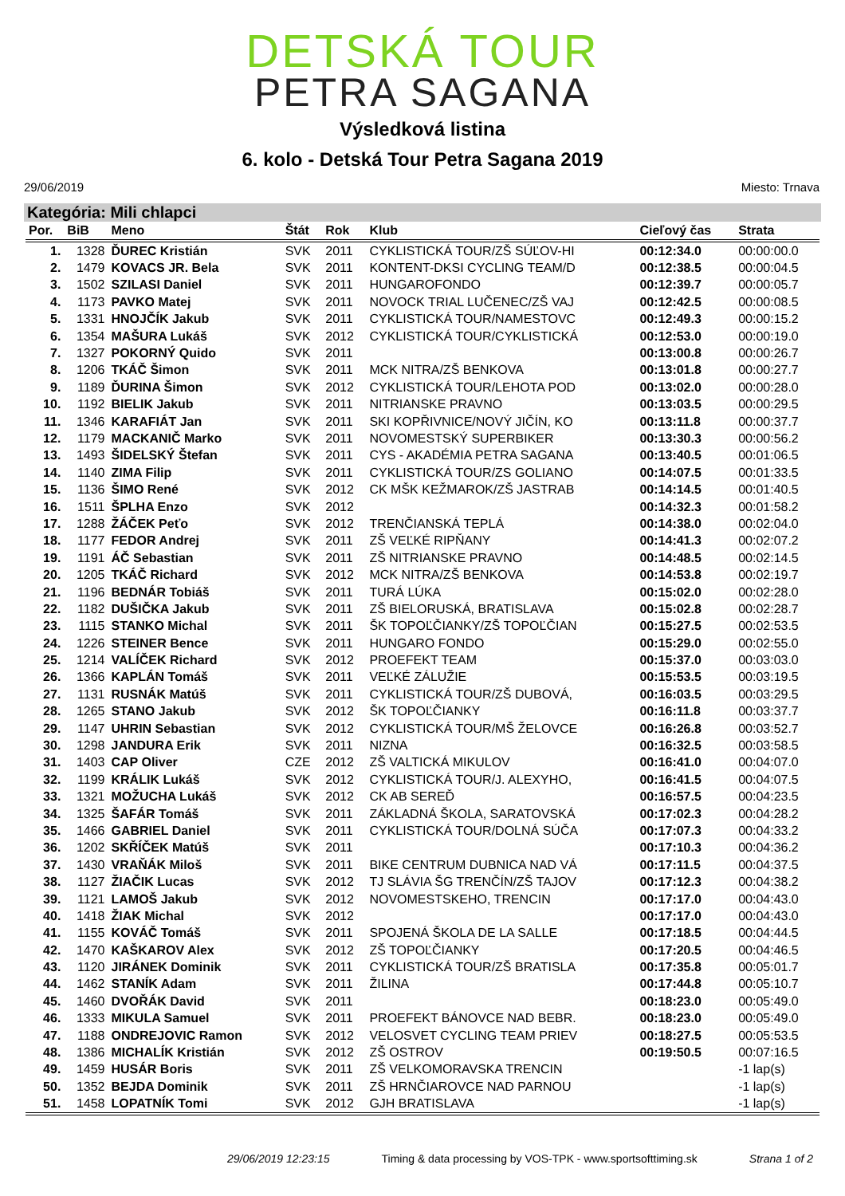DETSKÁ TOUR
PETRA SAGANA
Výsledková listina
6. kolo - Detská Tour Petra Sagana 2019
29/06/2019 Miesto: Trnava
Kategória: Mili chlapci
| Por. | BiB | Meno | Štát | Rok | Klub | Cieľový čas | Strata |
| --- | --- | --- | --- | --- | --- | --- | --- |
| 1. | 1328 | ĎUREC Kristián | SVK | 2011 | CYKLISTICKÁ TOUR/ZŠ SÚĽOV-HI | 00:12:34.0 | 00:00:00.0 |
| 2. | 1479 | KOVACS JR. Bela | SVK | 2011 | KONTENT-DKSI CYCLING TEAM/D | 00:12:38.5 | 00:00:04.5 |
| 3. | 1502 | SZILASI Daniel | SVK | 2011 | HUNGAROFONDO | 00:12:39.7 | 00:00:05.7 |
| 4. | 1173 | PAVKO Matej | SVK | 2011 | NOVOCK TRIAL LUČENEC/ZŠ VAJ | 00:12:42.5 | 00:00:08.5 |
| 5. | 1331 | HNOJČÍK Jakub | SVK | 2011 | CYKLISTICKÁ TOUR/NAMESTOVC | 00:12:49.3 | 00:00:15.2 |
| 6. | 1354 | MAŠURA Lukáš | SVK | 2012 | CYKLISTICKÁ TOUR/CYKLISTICKÁ | 00:12:53.0 | 00:00:19.0 |
| 7. | 1327 | POKORNÝ Quido | SVK | 2011 | | 00:13:00.8 | 00:00:26.7 |
| 8. | 1206 | TKÁČ Šimon | SVK | 2011 | MCK NITRA/ZŠ BENKOVA | 00:13:01.8 | 00:00:27.7 |
| 9. | 1189 | ĎURINA Šimon | SVK | 2012 | CYKLISTICKÁ TOUR/LEHOTA POD | 00:13:02.0 | 00:00:28.0 |
| 10. | 1192 | BIELIK Jakub | SVK | 2011 | NITRIANSKE PRAVNO | 00:13:03.5 | 00:00:29.5 |
| 11. | 1346 | KARAFIÁT Jan | SVK | 2011 | SKI KOPŘIVNICE/NOVÝ JIČÍN, KO | 00:13:11.8 | 00:00:37.7 |
| 12. | 1179 | MACKANIČ Marko | SVK | 2011 | NOVOMESTSKÝ SUPERBIKER | 00:13:30.3 | 00:00:56.2 |
| 13. | 1493 | ŠIDELSKÝ Štefan | SVK | 2011 | CYS - AKADÉMIA PETRA SAGANA | 00:13:40.5 | 00:01:06.5 |
| 14. | 1140 | ZIMA Filip | SVK | 2011 | CYKLISTICKÁ TOUR/ZS GOLIANO | 00:14:07.5 | 00:01:33.5 |
| 15. | 1136 | ŠIMO René | SVK | 2012 | CK MŠK KEŽMAROK/ZŠ JASTRAB | 00:14:14.5 | 00:01:40.5 |
| 16. | 1511 | ŠPLHA Enzo | SVK | 2012 | | 00:14:32.3 | 00:01:58.2 |
| 17. | 1288 | ŽÁČEK Peťo | SVK | 2012 | TRENČIANSKÁ TEPLÁ | 00:14:38.0 | 00:02:04.0 |
| 18. | 1177 | FEDOR Andrej | SVK | 2011 | ZŠ VEĽKÉ RIPŇANY | 00:14:41.3 | 00:02:07.2 |
| 19. | 1191 | ÁČ Sebastian | SVK | 2011 | ZŠ NITRIANSKE PRAVNO | 00:14:48.5 | 00:02:14.5 |
| 20. | 1205 | TKÁČ Richard | SVK | 2012 | MCK NITRA/ZŠ BENKOVA | 00:14:53.8 | 00:02:19.7 |
| 21. | 1196 | BEDNÁR Tobiáš | SVK | 2011 | TURÁ LÚKA | 00:15:02.0 | 00:02:28.0 |
| 22. | 1182 | DUŠIČKA Jakub | SVK | 2011 | ZŠ BIELORUSKÁ, BRATISLAVA | 00:15:02.8 | 00:02:28.7 |
| 23. | 1115 | STANKO Michal | SVK | 2011 | ŠK TOPOĽČIANKY/ZŠ TOPOĽČIAN | 00:15:27.5 | 00:02:53.5 |
| 24. | 1226 | STEINER Bence | SVK | 2011 | HUNGARO FONDO | 00:15:29.0 | 00:02:55.0 |
| 25. | 1214 | VALÍČEK Richard | SVK | 2012 | PROEFEKT TEAM | 00:15:37.0 | 00:03:03.0 |
| 26. | 1366 | KAPLÁN Tomáš | SVK | 2011 | VEĽKÉ ZÁLUŽIE | 00:15:53.5 | 00:03:19.5 |
| 27. | 1131 | RUSNÁK Matúš | SVK | 2011 | CYKLISTICKÁ TOUR/ZŠ DUBOVÁ, | 00:16:03.5 | 00:03:29.5 |
| 28. | 1265 | STANO Jakub | SVK | 2012 | ŠK TOPOĽČIANKY | 00:16:11.8 | 00:03:37.7 |
| 29. | 1147 | UHRIN Sebastian | SVK | 2012 | CYKLISTICKÁ TOUR/MŠ ŽELOVCE | 00:16:26.8 | 00:03:52.7 |
| 30. | 1298 | JANDURA Erik | SVK | 2011 | NIZNA | 00:16:32.5 | 00:03:58.5 |
| 31. | 1403 | CAP Oliver | CZE | 2012 | ZŠ VALTICKÁ MIKULOV | 00:16:41.0 | 00:04:07.0 |
| 32. | 1199 | KRÁLIK Lukáš | SVK | 2012 | CYKLISTICKÁ TOUR/J. ALEXYHO, | 00:16:41.5 | 00:04:07.5 |
| 33. | 1321 | MOŽUCHA Lukáš | SVK | 2012 | CK AB SEREĎ | 00:16:57.5 | 00:04:23.5 |
| 34. | 1325 | ŠAFÁR Tomáš | SVK | 2011 | ZÁKLADNÁ ŠKOLA, SARATOVSKÁ | 00:17:02.3 | 00:04:28.2 |
| 35. | 1466 | GABRIEL Daniel | SVK | 2011 | CYKLISTICKÁ TOUR/DOLNÁ SÚČA | 00:17:07.3 | 00:04:33.2 |
| 36. | 1202 | SKŘÍČEK Matúš | SVK | 2011 | | 00:17:10.3 | 00:04:36.2 |
| 37. | 1430 | VRAŇÁK Miloš | SVK | 2011 | BIKE CENTRUM DUBNICA NAD VÁ | 00:17:11.5 | 00:04:37.5 |
| 38. | 1127 | ŽIAČIK Lucas | SVK | 2012 | TJ SLÁVIA ŠG TRENČÍN/ZŠ TAJOV | 00:17:12.3 | 00:04:38.2 |
| 39. | 1121 | LAMOŠ Jakub | SVK | 2012 | NOVOMESTSKEHO, TRENCIN | 00:17:17.0 | 00:04:43.0 |
| 40. | 1418 | ŽIAK Michal | SVK | 2012 | | 00:17:17.0 | 00:04:43.0 |
| 41. | 1155 | KOVÁČ Tomáš | SVK | 2011 | SPOJENÁ ŠKOLA DE LA SALLE | 00:17:18.5 | 00:04:44.5 |
| 42. | 1470 | KAŠKAROV Alex | SVK | 2012 | ZŠ TOPOĽČIANKY | 00:17:20.5 | 00:04:46.5 |
| 43. | 1120 | JIRÁNEK Dominik | SVK | 2011 | CYKLISTICKÁ TOUR/ZŠ BRATISLA | 00:17:35.8 | 00:05:01.7 |
| 44. | 1462 | STANÍK Adam | SVK | 2011 | ŽILINA | 00:17:44.8 | 00:05:10.7 |
| 45. | 1460 | DVOŘÁK David | SVK | 2011 | | 00:18:23.0 | 00:05:49.0 |
| 46. | 1333 | MIKULA Samuel | SVK | 2011 | PROEFEKT BÁNOVCE NAD BEBR. | 00:18:23.0 | 00:05:49.0 |
| 47. | 1188 | ONDREJOVIC Ramon | SVK | 2012 | VELOSVET CYCLING TEAM PRIEV | 00:18:27.5 | 00:05:53.5 |
| 48. | 1386 | MICHALÍK Kristián | SVK | 2012 | ZŠ OSTROV | 00:19:50.5 | 00:07:16.5 |
| 49. | 1459 | HUSÁR Boris | SVK | 2011 | ZŠ VELKOMORAVSKA TRENCIN | | -1 lap(s) |
| 50. | 1352 | BEJDA Dominik | SVK | 2011 | ZŠ HRNČIAROVCE NAD PARNOU | | -1 lap(s) |
| 51. | 1458 | LOPATNÍK Tomi | SVK | 2012 | GJH BRATISLAVA | | -1 lap(s) |
29/06/2019 12:23:15 Timing & data processing by VOS-TPK - www.sportsofttiming.sk Strana 1 of 2